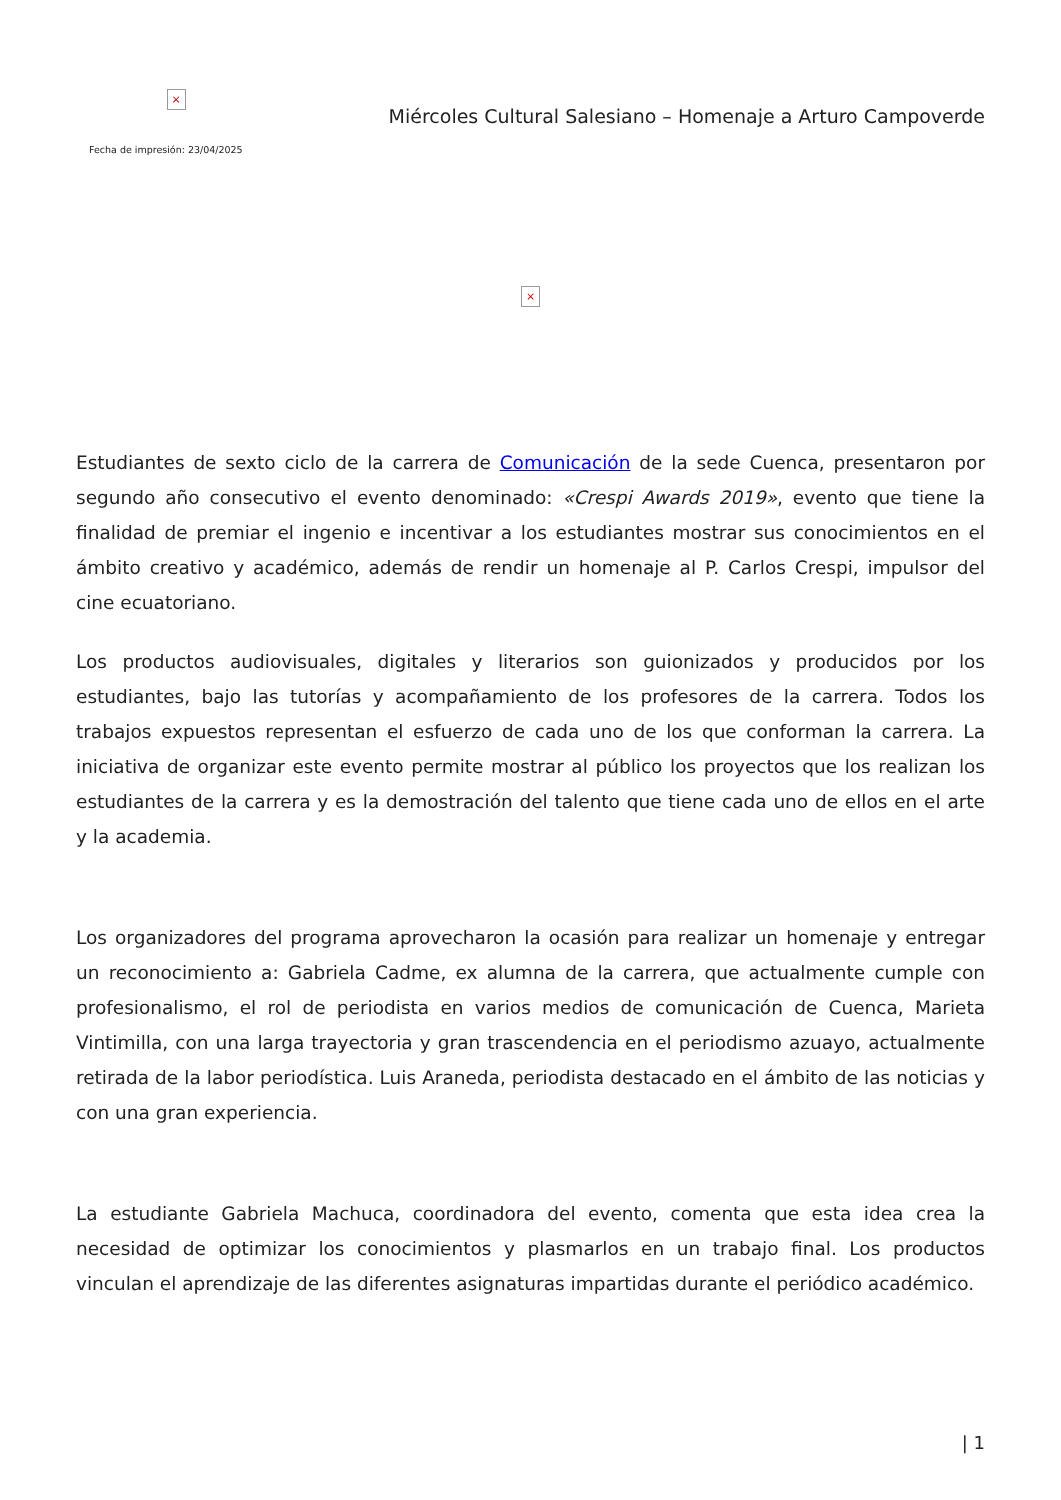×
Fecha de impresión: 23/04/2025
Miércoles Cultural Salesiano – Homenaje a Arturo Campoverde
×
Estudiantes de sexto ciclo de la carrera de Comunicación de la sede Cuenca, presentaron por segundo año consecutivo el evento denominado: «Crespi Awards 2019», evento que tiene la finalidad de premiar el ingenio e incentivar a los estudiantes mostrar sus conocimientos en el ámbito creativo y académico, además de rendir un homenaje al P. Carlos Crespi, impulsor del cine ecuatoriano.
Los productos audiovisuales, digitales y literarios son guionizados y producidos por los estudiantes, bajo las tutorías y acompañamiento de los profesores de la carrera. Todos los trabajos expuestos representan el esfuerzo de cada uno de los que conforman la carrera. La iniciativa de organizar este evento permite mostrar al público los proyectos que los realizan los estudiantes de la carrera y es la demostración del talento que tiene cada uno de ellos en el arte y la academia.
Los organizadores del programa aprovecharon la ocasión para realizar un homenaje y entregar un reconocimiento a: Gabriela Cadme, ex alumna de la carrera, que actualmente cumple con profesionalismo, el rol de periodista en varios medios de comunicación de Cuenca, Marieta Vintimilla, con una larga trayectoria y gran trascendencia en el periodismo azuayo, actualmente retirada de la labor periodística. Luis Araneda, periodista destacado en el ámbito de las noticias y con una gran experiencia.
La estudiante Gabriela Machuca, coordinadora del evento, comenta que esta idea crea la necesidad de optimizar los conocimientos y plasmarlos en un trabajo final. Los productos vinculan el aprendizaje de las diferentes asignaturas impartidas durante el periódico académico.
| 1